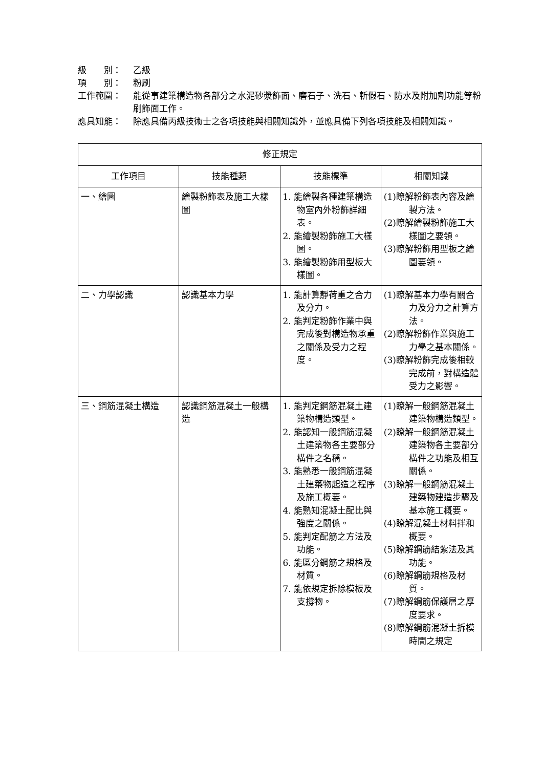級　　別： 乙級
項　　別： 粉刷
工作範圍： 能從事建築構造物各部分之水泥砂漿飾面、磨石子、洗石、斬假石、防水及附加劑功能等粉刷飾面工作。
應具知能： 除應具備丙級技術士之各項技能與相關知識外，並應具備下列各項技能及相關知識。
| 修正規定 | | | |
| --- | --- | --- | --- |
| 工作項目 | 技能種類 | 技能標準 | 相關知識 |
| 一、繪圖 | 繪製粉飾表及施工大樣圖 | 1. 能繪製各種建築構造物室內外粉飾詳細表。 2. 能繪製粉飾施工大樣圖。 3. 能繪製粉飾用型板大樣圖。 | (1)瞭解粉飾表內容及繪製方法。 (2)瞭解繪製粉飾施工大樣圖之要領。 (3)瞭解粉飾用型板之繪圖要領。 |
| 二、力學認識 | 認識基本力學 | 1. 能計算靜荷重之合力及分力。 2. 能判定粉飾作業中與完成後對構造物承重之關係及受力之程度。 | (1)瞭解基本力學有關合力及分力之計算方法。 (2)瞭解粉飾作業與施工力學之基本關係。 (3)瞭解粉飾完成後相較完成前，對構造體受力之影響。 |
| 三、鋼筋混凝土構造 | 認識鋼筋混凝土一般構造 | 1. 能判定鋼筋混凝土建築物構造類型。 2. 能認知一般鋼筋混凝土建築物各主要部分構件之名稱。 3. 能熟悉一般鋼筋混凝土建築物起造之程序及施工概要。 4. 能熟知混凝土配比與強度之關係。 5. 能判定配筋之方法及功能。 6. 能區分鋼筋之規格及材質。 7. 能依規定拆除模板及支撐物。 | (1)瞭解一般鋼筋混凝土建築物構造類型。 (2)瞭解一般鋼筋混凝土建築物各主要部分構件之功能及相互關係。 (3)瞭解一般鋼筋混凝土建築物建造步驟及基本施工概要。 (4)瞭解混凝土材料拌和概要。 (5)瞭解鋼筋結紮法及其功能。 (6)瞭解鋼筋規格及材質。 (7)瞭解鋼筋保護層之厚度要求。 (8)瞭解鋼筋混凝土拆模時間之規定 |